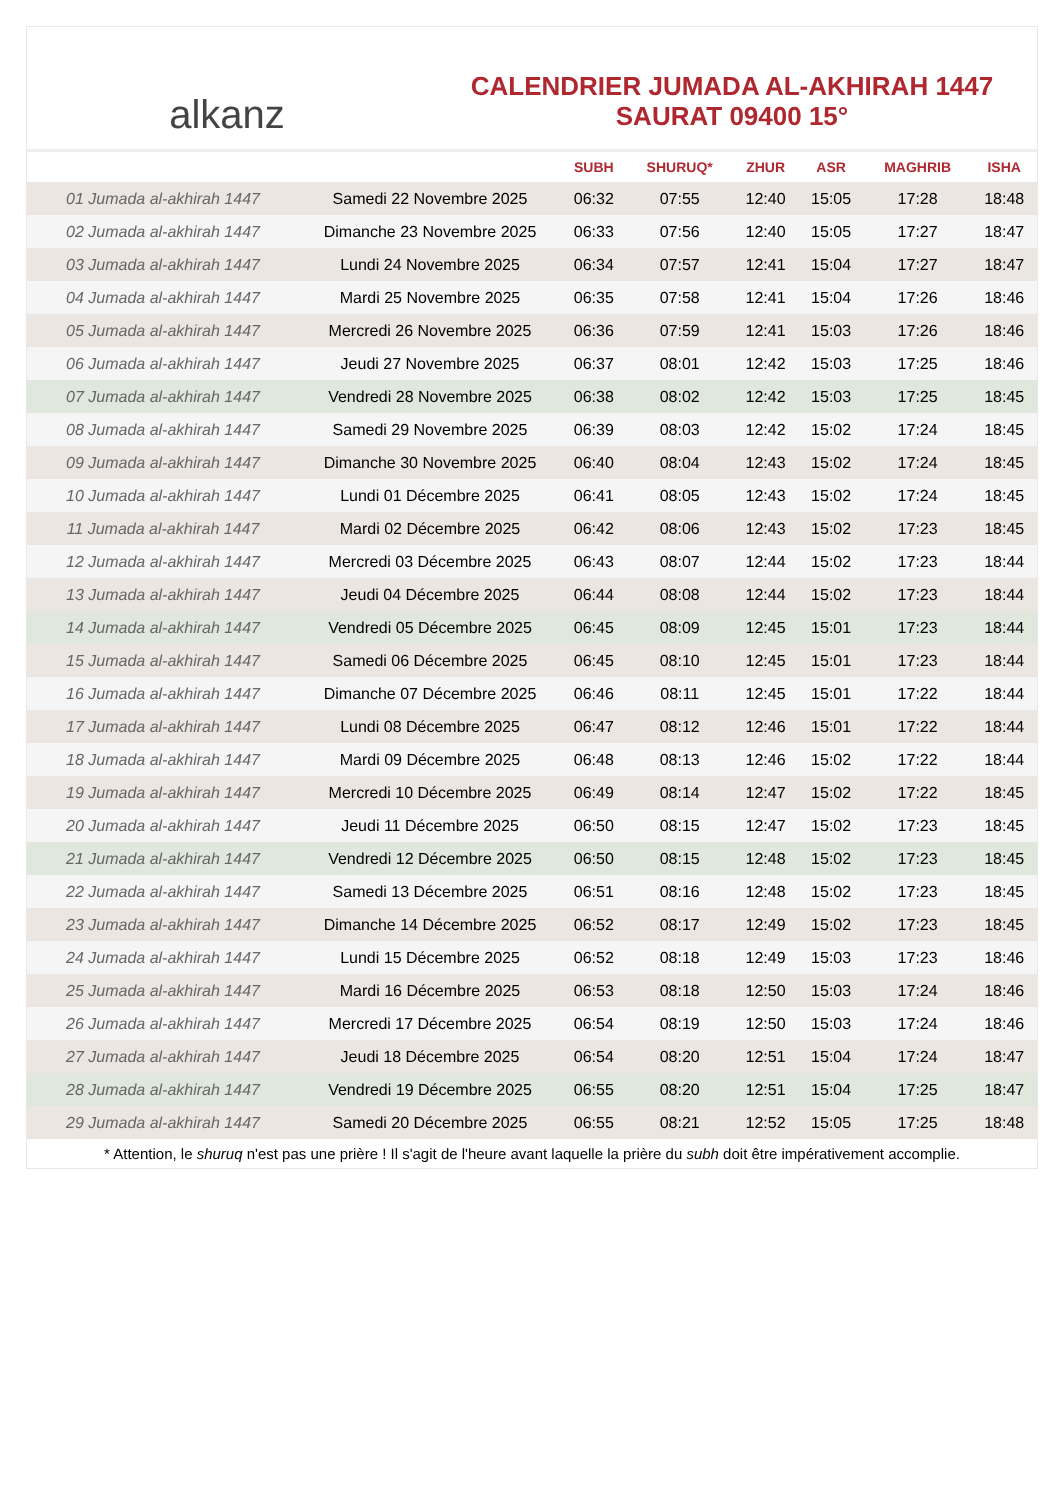alkanz
CALENDRIER JUMADA AL-AKHIRAH 1447
SAURAT 09400 15°
| | | SUBH | SHURUQ* | ZHUR | ASR | MAGHRIB | ISHA |
| --- | --- | --- | --- | --- | --- | --- | --- |
| 01 Jumada al-akhirah 1447 | Samedi 22 Novembre 2025 | 06:32 | 07:55 | 12:40 | 15:05 | 17:28 | 18:48 |
| 02 Jumada al-akhirah 1447 | Dimanche 23 Novembre 2025 | 06:33 | 07:56 | 12:40 | 15:05 | 17:27 | 18:47 |
| 03 Jumada al-akhirah 1447 | Lundi 24 Novembre 2025 | 06:34 | 07:57 | 12:41 | 15:04 | 17:27 | 18:47 |
| 04 Jumada al-akhirah 1447 | Mardi 25 Novembre 2025 | 06:35 | 07:58 | 12:41 | 15:04 | 17:26 | 18:46 |
| 05 Jumada al-akhirah 1447 | Mercredi 26 Novembre 2025 | 06:36 | 07:59 | 12:41 | 15:03 | 17:26 | 18:46 |
| 06 Jumada al-akhirah 1447 | Jeudi 27 Novembre 2025 | 06:37 | 08:01 | 12:42 | 15:03 | 17:25 | 18:46 |
| 07 Jumada al-akhirah 1447 | Vendredi 28 Novembre 2025 | 06:38 | 08:02 | 12:42 | 15:03 | 17:25 | 18:45 |
| 08 Jumada al-akhirah 1447 | Samedi 29 Novembre 2025 | 06:39 | 08:03 | 12:42 | 15:02 | 17:24 | 18:45 |
| 09 Jumada al-akhirah 1447 | Dimanche 30 Novembre 2025 | 06:40 | 08:04 | 12:43 | 15:02 | 17:24 | 18:45 |
| 10 Jumada al-akhirah 1447 | Lundi 01 Décembre 2025 | 06:41 | 08:05 | 12:43 | 15:02 | 17:24 | 18:45 |
| 11 Jumada al-akhirah 1447 | Mardi 02 Décembre 2025 | 06:42 | 08:06 | 12:43 | 15:02 | 17:23 | 18:45 |
| 12 Jumada al-akhirah 1447 | Mercredi 03 Décembre 2025 | 06:43 | 08:07 | 12:44 | 15:02 | 17:23 | 18:44 |
| 13 Jumada al-akhirah 1447 | Jeudi 04 Décembre 2025 | 06:44 | 08:08 | 12:44 | 15:02 | 17:23 | 18:44 |
| 14 Jumada al-akhirah 1447 | Vendredi 05 Décembre 2025 | 06:45 | 08:09 | 12:45 | 15:01 | 17:23 | 18:44 |
| 15 Jumada al-akhirah 1447 | Samedi 06 Décembre 2025 | 06:45 | 08:10 | 12:45 | 15:01 | 17:23 | 18:44 |
| 16 Jumada al-akhirah 1447 | Dimanche 07 Décembre 2025 | 06:46 | 08:11 | 12:45 | 15:01 | 17:22 | 18:44 |
| 17 Jumada al-akhirah 1447 | Lundi 08 Décembre 2025 | 06:47 | 08:12 | 12:46 | 15:01 | 17:22 | 18:44 |
| 18 Jumada al-akhirah 1447 | Mardi 09 Décembre 2025 | 06:48 | 08:13 | 12:46 | 15:02 | 17:22 | 18:44 |
| 19 Jumada al-akhirah 1447 | Mercredi 10 Décembre 2025 | 06:49 | 08:14 | 12:47 | 15:02 | 17:22 | 18:45 |
| 20 Jumada al-akhirah 1447 | Jeudi 11 Décembre 2025 | 06:50 | 08:15 | 12:47 | 15:02 | 17:23 | 18:45 |
| 21 Jumada al-akhirah 1447 | Vendredi 12 Décembre 2025 | 06:50 | 08:15 | 12:48 | 15:02 | 17:23 | 18:45 |
| 22 Jumada al-akhirah 1447 | Samedi 13 Décembre 2025 | 06:51 | 08:16 | 12:48 | 15:02 | 17:23 | 18:45 |
| 23 Jumada al-akhirah 1447 | Dimanche 14 Décembre 2025 | 06:52 | 08:17 | 12:49 | 15:02 | 17:23 | 18:45 |
| 24 Jumada al-akhirah 1447 | Lundi 15 Décembre 2025 | 06:52 | 08:18 | 12:49 | 15:03 | 17:23 | 18:46 |
| 25 Jumada al-akhirah 1447 | Mardi 16 Décembre 2025 | 06:53 | 08:18 | 12:50 | 15:03 | 17:24 | 18:46 |
| 26 Jumada al-akhirah 1447 | Mercredi 17 Décembre 2025 | 06:54 | 08:19 | 12:50 | 15:03 | 17:24 | 18:46 |
| 27 Jumada al-akhirah 1447 | Jeudi 18 Décembre 2025 | 06:54 | 08:20 | 12:51 | 15:04 | 17:24 | 18:47 |
| 28 Jumada al-akhirah 1447 | Vendredi 19 Décembre 2025 | 06:55 | 08:20 | 12:51 | 15:04 | 17:25 | 18:47 |
| 29 Jumada al-akhirah 1447 | Samedi 20 Décembre 2025 | 06:55 | 08:21 | 12:52 | 15:05 | 17:25 | 18:48 |
* Attention, le shuruq n'est pas une prière ! Il s'agit de l'heure avant laquelle la prière du subh doit être impérativement accomplie.